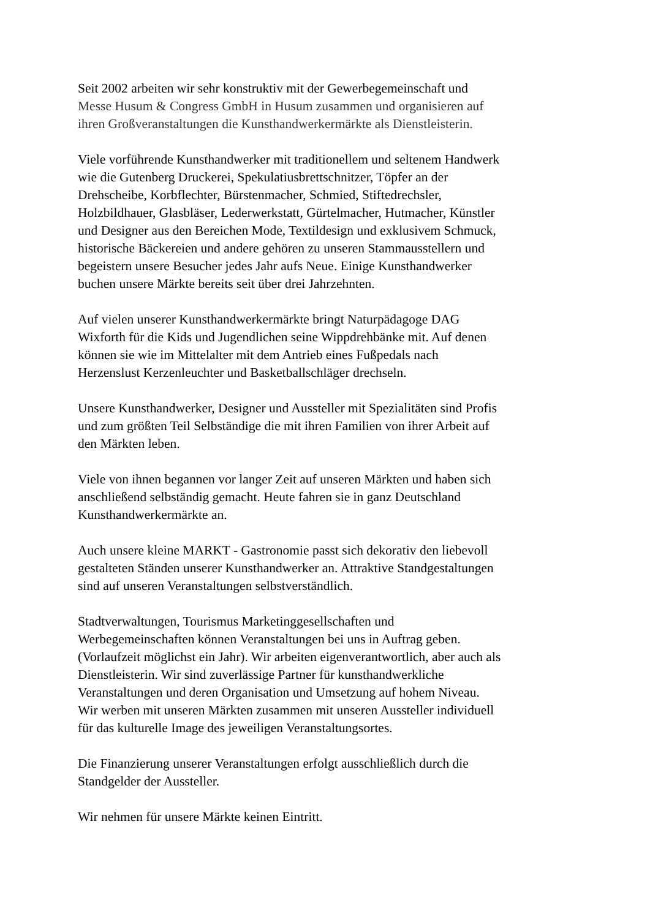Seit 2002 arbeiten wir sehr konstruktiv mit der Gewerbegemeinschaft und
Messe Husum & Congress GmbH in Husum zusammen und organisieren auf
ihren Großveranstaltungen die Kunsthandwerkermärkte als Dienstleisterin.
Viele vorführende Kunsthandwerker mit traditionellem und seltenem Handwerk
wie die Gutenberg Druckerei, Spekulatiusbrettschnitzer, Töpfer an der
Drehscheibe, Korbflechter, Bürstenmacher, Schmied, Stiftedrechsler,
Holzbildhauer, Glasbläser, Lederwerkstatt, Gürtelmacher, Hutmacher, Künstler
und Designer aus den Bereichen Mode, Textildesign und exklusivem Schmuck,
historische Bäckereien und andere gehören zu unseren Stammausstellern und
begeistern unsere Besucher jedes Jahr aufs Neue. Einige Kunsthandwerker
buchen unsere Märkte bereits seit über drei Jahrzehnten.
Auf vielen unserer Kunsthandwerkermärkte bringt Naturpädagoge DAG
Wixforth für die Kids und Jugendlichen seine Wippdrehbänke mit. Auf denen
können sie wie im Mittelalter mit dem Antrieb eines Fußpedals nach
Herzenslust Kerzenleuchter und Basketballschläger drechseln.
Unsere Kunsthandwerker, Designer und Aussteller mit Spezialitäten sind Profis
und zum größten Teil Selbständige die mit ihren Familien von ihrer Arbeit auf
den Märkten leben.
Viele von ihnen begannen vor langer Zeit auf unseren Märkten und haben sich
anschließend selbständig gemacht. Heute fahren sie in ganz Deutschland
Kunsthandwerkermärkte an.
Auch unsere kleine MARKT - Gastronomie passt sich dekorativ den liebevoll
gestalteten Ständen unserer Kunsthandwerker an. Attraktive Standgestaltungen
sind auf unseren Veranstaltungen selbstverständlich.
Stadtverwaltungen, Tourismus Marketinggesellschaften und
Werbegemeinschaften können Veranstaltungen bei uns in Auftrag geben.
(Vorlaufzeit möglichst ein Jahr). Wir arbeiten eigenverantwortlich, aber auch als
Dienstleisterin. Wir sind zuverlässige Partner für kunsthandwerkliche
Veranstaltungen und deren Organisation und Umsetzung auf hohem Niveau.
Wir werben mit unseren Märkten zusammen mit unseren Aussteller individuell
für das kulturelle Image des jeweiligen Veranstaltungsortes.
Die Finanzierung unserer Veranstaltungen erfolgt ausschließlich durch die
Standgelder der Aussteller.
Wir nehmen für unsere Märkte keinen Eintritt.